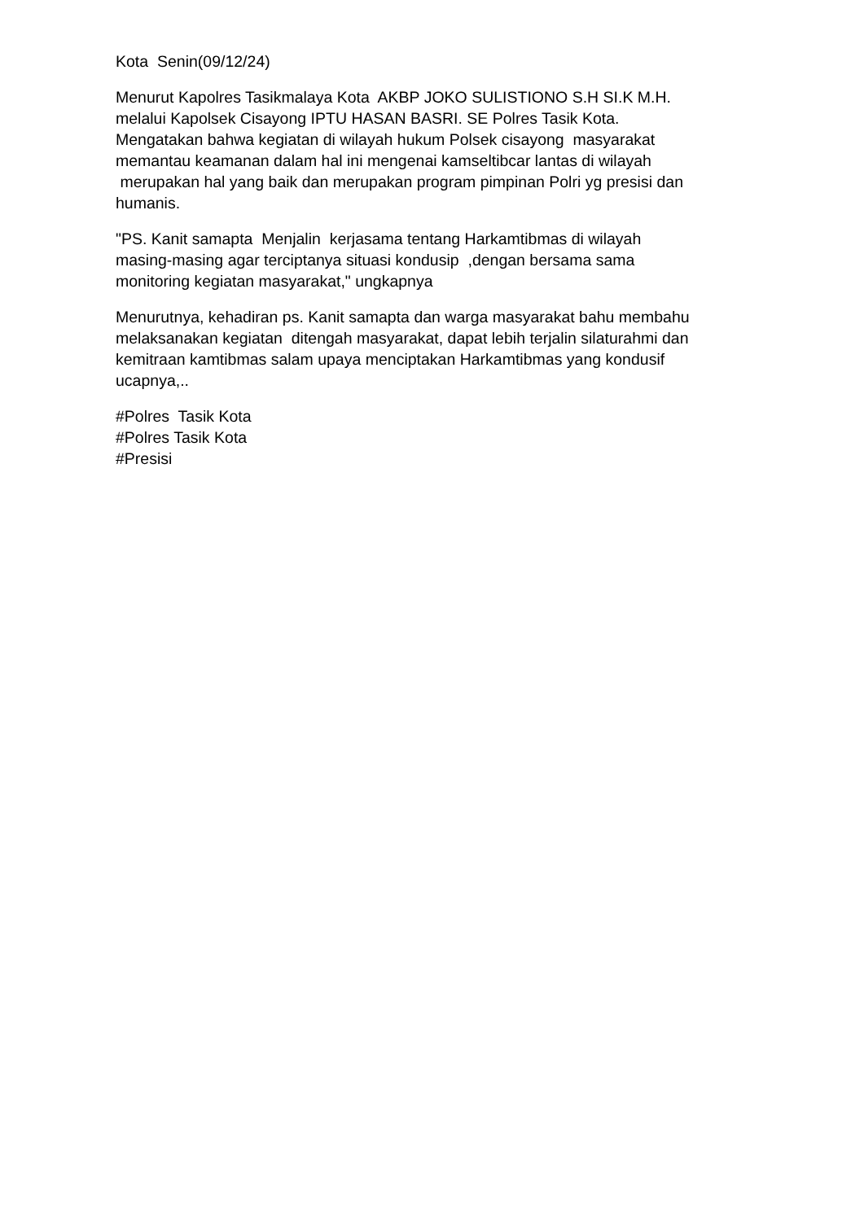Kota Senin(09/12/24)
Menurut Kapolres Tasikmalaya Kota AKBP JOKO SULISTIONO S.H SI.K M.H.
melalui Kapolsek Cisayong IPTU HASAN BASRI. SE Polres Tasik Kota.
Mengatakan bahwa kegiatan di wilayah hukum Polsek cisayong masyarakat
memantau keamanan dalam hal ini mengenai kamseltibcar lantas di wilayah
merupakan hal yang baik dan merupakan program pimpinan Polri yg presisi dan
humanis.
"PS. Kanit samapta Menjalin kerjasama tentang Harkamtibmas di wilayah
masing-masing agar terciptanya situasi kondusip ,dengan bersama sama
monitoring kegiatan masyarakat," ungkapnya
Menurutnya, kehadiran ps. Kanit samapta dan warga masyarakat bahu membahu
melaksanakan kegiatan ditengah masyarakat, dapat lebih terjalin silaturahmi dan
kemitraan kamtibmas salam upaya menciptakan Harkamtibmas yang kondusif
ucapnya,..
#Polres Tasik Kota
#Polres Tasik Kota
#Presisi